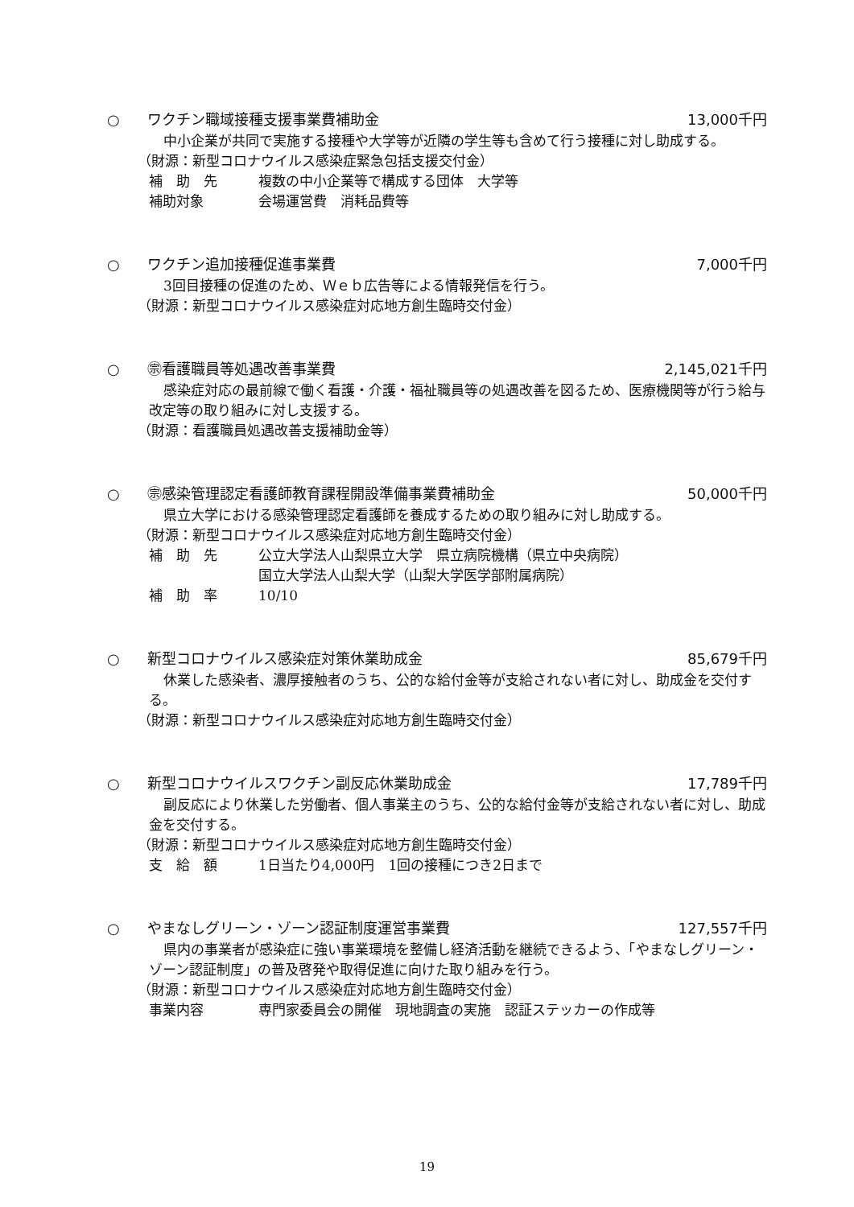○ ワクチン職域接種支援事業費補助金 13,000千円
中小企業が共同で実施する接種や大学等が近隣の学生等も含めて行う接種に対し助成する。
（財源：新型コロナウイルス感染症緊急包括支援交付金）
補　助　先 複数の中小企業等で構成する団体　大学等
補助対象 会場運営費　消耗品費等
○ ワクチン追加接種促進事業費 7,000千円
3回目接種の促進のため、Ｗｅｂ広告等による情報発信を行う。
（財源：新型コロナウイルス感染症対応地方創生臨時交付金）
○ ㊪看護職員等処遇改善事業費 2,145,021千円
感染症対応の最前線で働く看護・介護・福祉職員等の処遇改善を図るため、医療機関等が行う給与改定等の取り組みに対し支援する。
（財源：看護職員処遇改善支援補助金等）
○ ㊪感染管理認定看護師教育課程開設準備事業費補助金
50,000千円
県立大学における感染管理認定看護師を養成するための取り組みに対し助成する。
（財源：新型コロナウイルス感染症対応地方創生臨時交付金）
補　助　先 公立大学法人山梨県立大学　県立病院機構（県立中央病院）
国立大学法人山梨大学（山梨大学医学部附属病院）
補　助　率 10/10
○ 新型コロナウイルス感染症対策休業助成金
85,679千円
休業した感染者、濃厚接触者のうち、公的な給付金等が支給されない者に対し、助成金を交付する。
（財源：新型コロナウイルス感染症対応地方創生臨時交付金）
○ 新型コロナウイルスワクチン副反応休業助成金
17,789千円
副反応により休業した労働者、個人事業主のうち、公的な給付金等が支給されない者に対し、助成金を交付する。
（財源：新型コロナウイルス感染症対応地方創生臨時交付金）
支　給　額 1日当たり4,000円　1回の接種につき2日まで
○ やまなしグリーン・ゾーン認証制度運営事業費
127,557千円
県内の事業者が感染症に強い事業環境を整備し経済活動を継続できるよう、「やまなしグリーン・ゾーン認証制度」の普及啓発や取得促進に向けた取り組みを行う。
（財源：新型コロナウイルス感染症対応地方創生臨時交付金）
事業内容 専門家委員会の開催　現地調査の実施　認証ステッカーの作成等
19